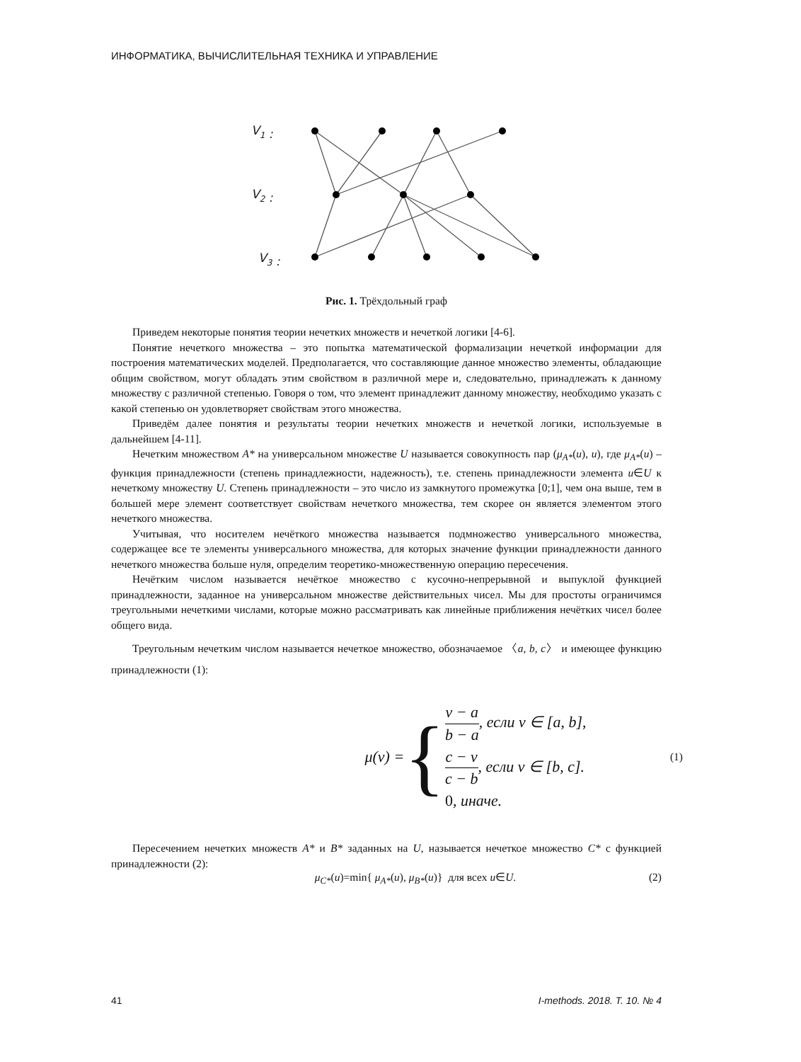ИНФОРМАТИКА, ВЫЧИСЛИТЕЛЬНАЯ ТЕХНИКА И УПРАВЛЕНИЕ
V1 :
V2 :
V3 :
Рис. 1. Трёхдольный граф
Приведем некоторые понятия теории нечетких множеств и нечеткой логики [4-6].
Понятие нечеткого множества – это попытка математической формализации нечеткой информации для построения математических моделей. Предполагается, что составляющие данное множество элементы, обладающие общим свойством, могут обладать этим свойством в различной мере и, следовательно, принадлежать к данному множеству с различной степенью. Говоря о том, что элемент принадлежит данному множеству, необходимо указать с какой степенью он удовлетворяет свойствам этого множества.
Приведём далее понятия и результаты теории нечетких множеств и нечеткой логики, используемые в дальнейшем [4-11].
Нечетким множеством A* на универсальном множестве U называется совокупность пар (μ<sub>A*</sub>(u), u), где μ<sub>A*</sub>(u) – функция принадлежности (степень принадлежности, надежность), т.е. степень принадлежности элемента u∈U к нечеткому множеству U. Степень принадлежности – это число из замкнутого промежутка [0;1], чем она выше, тем в большей мере элемент соответствует свойствам нечеткого множества, тем скорее он является элементом этого нечеткого множества.
Учитывая, что носителем нечёткого множества называется подмножество универсального множества, содержащее все те элементы универсального множества, для которых значение функции принадлежности данного нечеткого множества больше нуля, определим теоретико-множественную операцию пересечения.
Нечётким числом называется нечёткое множество с кусочно-непрерывной и выпуклой функцией принадлежности, заданное на универсальном множестве действительных чисел. Мы для простоты ограничимся треугольными нечеткими числами, которые можно рассматривать как линейные приближения нечётких чисел более общего вида.
Треугольным нечетким числом называется нечеткое множество, обозначаемое 〈a, b, c〉 и имеющее функцию принадлежности (1):
μ(v) = {
v − a b − a, если v ∈ [a, b],
c − v c − b, если v ∈ [b, c].
0, иначе.
(1)
Пересечением нечетких множеств A* и B* заданных на U, называется нечеткое множество C* с функцией принадлежности (2):
μ<sub>C*</sub>(u)=min{ μ<sub>A*</sub>(u), μ<sub>B*</sub>(u)} для всех u∈U. (2)
41 I-methods. 2018. Т. 10. № 4